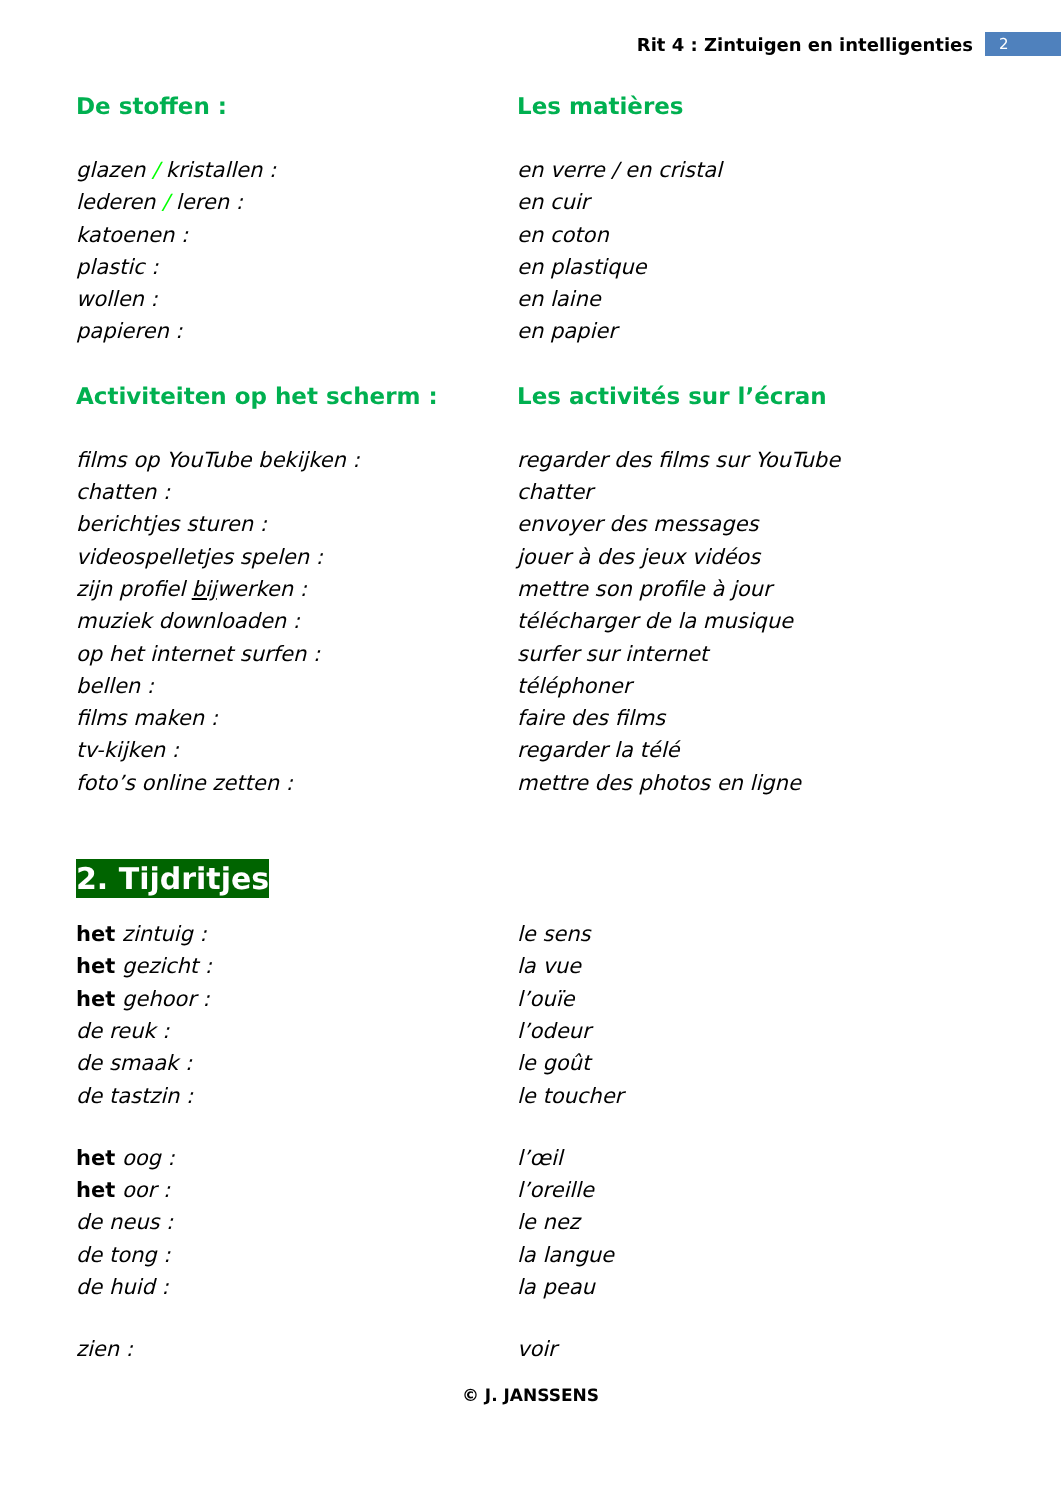Rit 4 : Zintuigen en intelligenties 2
De stoffen : Les matières
glazen / kristallen : en verre / en cristal
lederen / leren : en cuir
katoenen : en coton
plastic : en plastique
wollen : en laine
papieren : en papier
Activiteiten op het scherm : Les activités sur l’écran
films op YouTube bekijken : regarder des films sur YouTube
chatten : chatter
berichtjes sturen : envoyer des messages
videospelletjes spelen : jouer à des jeux vidéos
zijn profiel bijwerken : mettre son profile à jour
muziek downloaden : télécharger de la musique
op het internet surfen : surfer sur internet
bellen : téléphoner
films maken : faire des films
tv-kijken : regarder la télé
foto’s online zetten : mettre des photos en ligne
2. Tijdritjes
het zintuig : le sens
het gezicht : la vue
het gehoor : l’ouïe
de reuk : l’odeur
de smaak : le goût
de tastzin : le toucher
het oog : l’œil
het oor : l’oreille
de neus : le nez
de tong : la langue
de huid : la peau
zien : voir
© J. JANSSENS